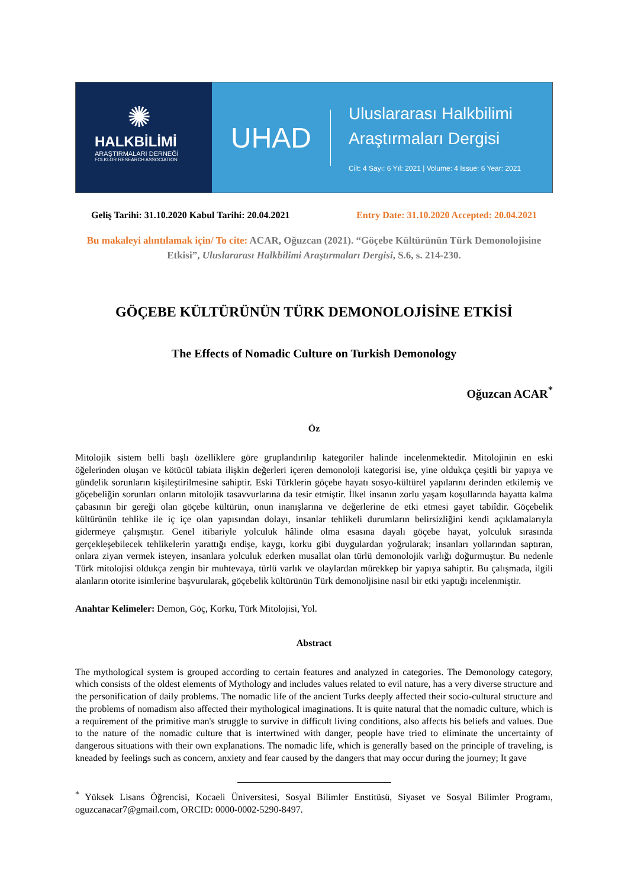✺
HALKBİLİMİ
ARAŞTIRMALARI DERNEĞİ
FOLKLOR RESEARCH ASSOCIATION
UHAD
Uluslararası Halkbilimi
Araştırmaları Dergisi
Cilt: 4 Sayı: 6 Yıl: 2021 | Volume: 4 Issue: 6 Year: 2021
Geliş Tarihi: 31.10.2020 Kabul Tarihi: 20.04.2021 Entry Date: 31.10.2020 Accepted: 20.04.2021
Bu makaleyi alıntılamak için/ To cite: ACAR, Oğuzcan (2021). “Göçebe Kültürünün Türk Demonolojisine Etkisi”, Uluslararası Halkbilimi Araştırmaları Dergisi, S.6, s. 214-230.
GÖÇEBE KÜLTÜRÜNÜN TÜRK DEMONOLOJİSİNE ETKİSİ
The Effects of Nomadic Culture on Turkish Demonology
Oğuzcan ACAR<sup>*</sup>
Öz
Mitolojik sistem belli başlı özelliklere göre gruplandırılıp kategoriler halinde incelenmektedir. Mitolojinin en eski öğelerinden oluşan ve kötücül tabiata ilişkin değerleri içeren demonoloji kategorisi ise, yine oldukça çeşitli bir yapıya ve gündelik sorunların kişileştirilmesine sahiptir. Eski Türklerin göçebe hayatı sosyo-kültürel yapılarını derinden etkilemiş ve göçebeliğin sorunları onların mitolojik tasavvurlarına da tesir etmiştir. İlkel insanın zorlu yaşam koşullarında hayatta kalma çabasının bir gereği olan göçebe kültürün, onun inanışlarına ve değerlerine de etki etmesi gayet tabiîdir. Göçebelik kültürünün tehlike ile iç içe olan yapısından dolayı, insanlar tehlikeli durumların belirsizliğini kendi açıklamalarıyla gidermeye çalışmıştır. Genel itibariyle yolculuk hâlinde olma esasına dayalı göçebe hayat, yolculuk sırasında gerçekleşebilecek tehlikelerin yarattığı endişe, kaygı, korku gibi duygulardan yoğrularak; insanları yollarından saptıran, onlara ziyan vermek isteyen, insanlara yolculuk ederken musallat olan türlü demonolojik varlığı doğurmuştur. Bu nedenle Türk mitolojisi oldukça zengin bir muhtevaya, türlü varlık ve olaylardan mürekkep bir yapıya sahiptir. Bu çalışmada, ilgili alanların otorite isimlerine başvurularak, göçebelik kültürünün Türk demonoljisine nasıl bir etki yaptığı incelenmiştir.
Anahtar Kelimeler: Demon, Göç, Korku, Türk Mitolojisi, Yol.
Abstract
The mythological system is grouped according to certain features and analyzed in categories. The Demonology category, which consists of the oldest elements of Mythology and includes values related to evil nature, has a very diverse structure and the personification of daily problems. The nomadic life of the ancient Turks deeply affected their socio-cultural structure and the problems of nomadism also affected their mythological imaginations. It is quite natural that the nomadic culture, which is a requirement of the primitive man's struggle to survive in difficult living conditions, also affects his beliefs and values. Due to the nature of the nomadic culture that is intertwined with danger, people have tried to eliminate the uncertainty of dangerous situations with their own explanations. The nomadic life, which is generally based on the principle of traveling, is kneaded by feelings such as concern, anxiety and fear caused by the dangers that may occur during the journey; It gave
<sup>*</sup> Yüksek Lisans Öğrencisi, Kocaeli Üniversitesi, Sosyal Bilimler Enstitüsü, Siyaset ve Sosyal Bilimler Programı, oguzcanacar7@gmail.com, ORCID: 0000-0002-5290-8497.